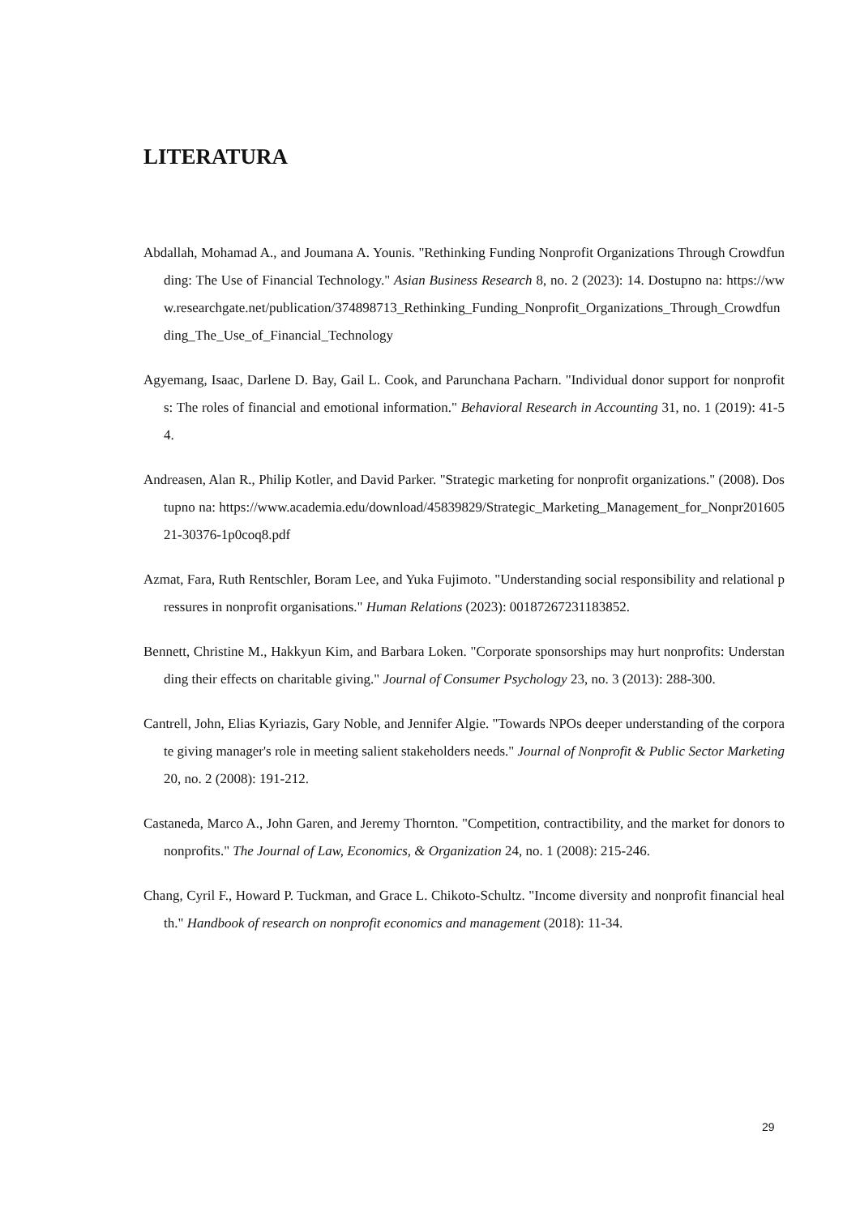LITERATURA
Abdallah, Mohamad A., and Joumana A. Younis. "Rethinking Funding Nonprofit Organizations Through Crowdfunding: The Use of Financial Technology." Asian Business Research 8, no. 2 (2023): 14. Dostupno na: https://www.researchgate.net/publication/374898713_Rethinking_Funding_Nonprofit_Organizations_Through_Crowdfunding_The_Use_of_Financial_Technology
Agyemang, Isaac, Darlene D. Bay, Gail L. Cook, and Parunchana Pacharn. "Individual donor support for nonprofits: The roles of financial and emotional information." Behavioral Research in Accounting 31, no. 1 (2019): 41-54.
Andreasen, Alan R., Philip Kotler, and David Parker. "Strategic marketing for nonprofit organizations." (2008). Dostupno na: https://www.academia.edu/download/45839829/Strategic_Marketing_Management_for_Nonpr20160521-30376-1p0coq8.pdf
Azmat, Fara, Ruth Rentschler, Boram Lee, and Yuka Fujimoto. "Understanding social responsibility and relational pressures in nonprofit organisations." Human Relations (2023): 00187267231183852.
Bennett, Christine M., Hakkyun Kim, and Barbara Loken. "Corporate sponsorships may hurt nonprofits: Understanding their effects on charitable giving." Journal of Consumer Psychology 23, no. 3 (2013): 288-300.
Cantrell, John, Elias Kyriazis, Gary Noble, and Jennifer Algie. "Towards NPOs deeper understanding of the corporate giving manager's role in meeting salient stakeholders needs." Journal of Nonprofit & Public Sector Marketing 20, no. 2 (2008): 191-212.
Castaneda, Marco A., John Garen, and Jeremy Thornton. "Competition, contractibility, and the market for donors to nonprofits." The Journal of Law, Economics, & Organization 24, no. 1 (2008): 215-246.
Chang, Cyril F., Howard P. Tuckman, and Grace L. Chikoto-Schultz. "Income diversity and nonprofit financial health." Handbook of research on nonprofit economics and management (2018): 11-34.
29